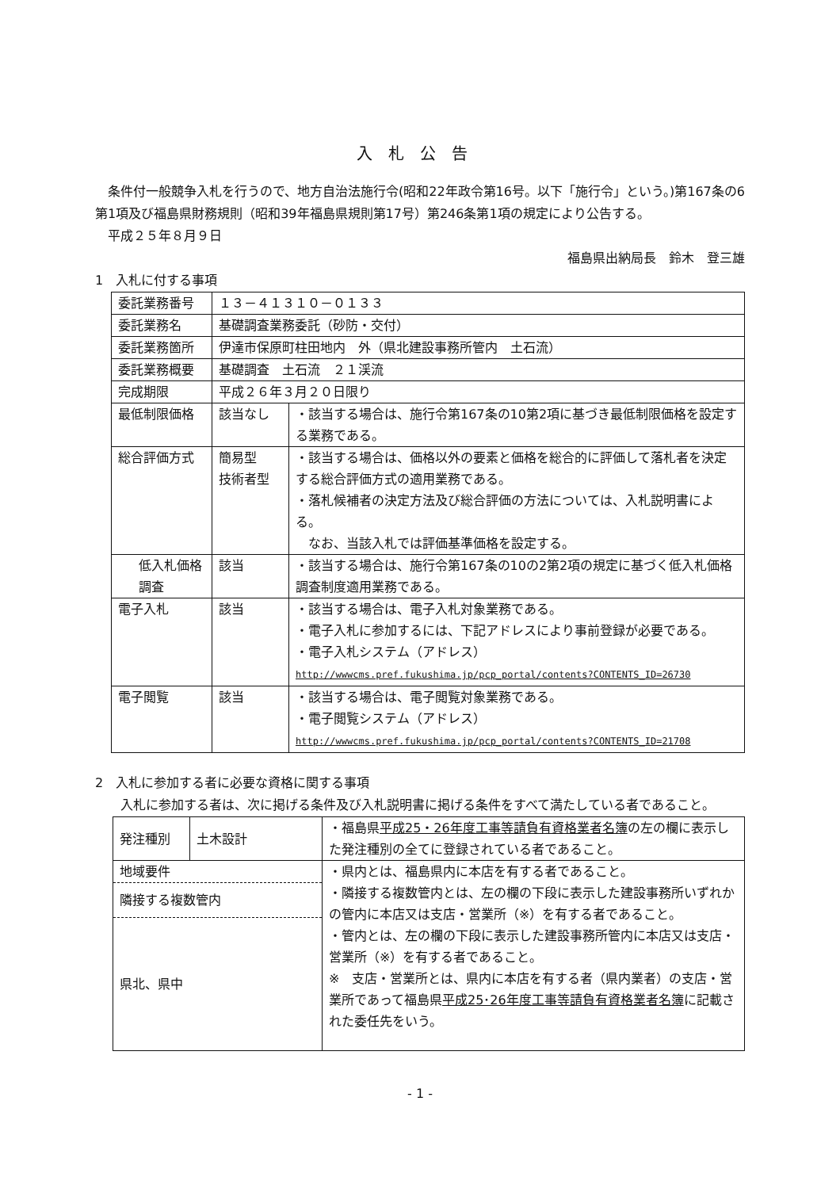入札公告
条件付一般競争入札を行うので、地方自治法施行令(昭和22年政令第16号。以下「施行令」という。)第167条の6第1項及び福島県財務規則（昭和39年福島県規則第17号）第246条第1項の規定により公告する。
平成２５年８月９日
福島県出納局長　鈴木　登三雄
1　入札に付する事項
| 委託業務番号 | １３－４１３１０－０１３３ | |
| 委託業務名 | 基礎調査業務委託（砂防・交付） | |
| 委託業務箇所 | 伊達市保原町柱田地内 外（県北建設事務所管内 土石流） | |
| 委託業務概要 | 基礎調査 土石流 ２１渓流 | |
| 完成期限 | 平成２６年３月２０日限り | |
| 最低制限価格 | 該当なし | ・該当する場合は、施行令第167条の10第2項に基づき最低制限価格を設定する業務である。 |
| 総合評価方式 | 簡易型 技術者型 | ・該当する場合は、価格以外の要素と価格を総合的に評価して落札者を決定する総合評価方式の適用業務である。 ・落札候補者の決定方法及び総合評価の方法については、入札説明書による。 なお、当該入札では評価基準価格を設定する。 |
| 低入札価格調査 | 該当 | ・該当する場合は、施行令第167条の10の2第2項の規定に基づく低入札価格調査制度適用業務である。 |
| 電子入札 | 該当 | ・該当する場合は、電子入札対象業務である。 ・電子入札に参加するには、下記アドレスにより事前登録が必要である。 ・電子入札システム（アドレス） http://wwwcms.pref.fukushima.jp/pcp_portal/contents?CONTENTS_ID=26730 |
| 電子閲覧 | 該当 | ・該当する場合は、電子閲覧対象業務である。 ・電子閲覧システム（アドレス） http://wwwcms.pref.fukushima.jp/pcp_portal/contents?CONTENTS_ID=21708 |
2　入札に参加する者に必要な資格に関する事項
入札に参加する者は、次に掲げる条件及び入札説明書に掲げる条件をすべて満たしている者であること。
| 発注種別 | 土木設計 | ・福島県 平成25・26年度工事等請負有資格業者名簿 の左の欄に表示した発注種別の全てに登録されている者であること。 |
| 地域要件 隣接する複数管内 県北、県中 | | ・県内とは、福島県内に本店を有する者であること。 ・隣接する複数管内とは、左の欄の下段に表示した建設事務所いずれかの管内に本店又は支店・営業所（※）を有する者であること。 ・管内とは、左の欄の下段に表示した建設事務所管内に本店又は支店・営業所（※）を有する者であること。 ※ 支店・営業所とは、県内に本店を有する者（県内業者）の支店・営業所であって福島県 平成25･26年度工事等請負有資格業者名簿 に記載された委任先をいう。 |
- 1 -